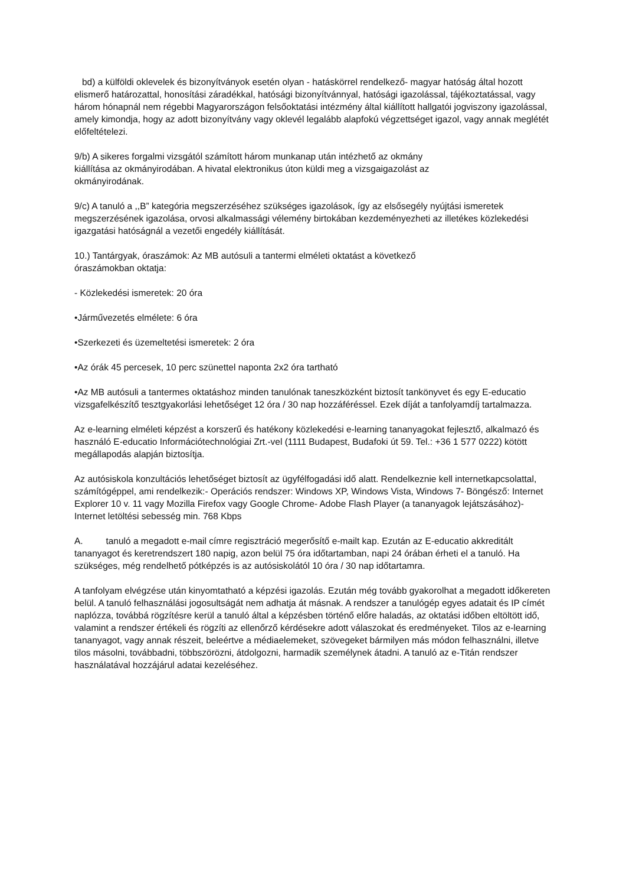bd) a külföldi oklevelek és bizonyítványok esetén olyan - hatáskörrel rendelkező- magyar hatóság által hozott elismerő határozattal, honosítási záradékkal, hatósági bizonyítvánnyal, hatósági igazolással, tájékoztatással, vagy három hónapnál nem régebbi Magyarországon felsőoktatási intézmény által kiállított hallgatói jogviszony igazolással, amely kimondja, hogy az adott bizonyítvány vagy oklevél legalább alapfokú végzettséget igazol, vagy annak meglétét előfeltételezi.
9/b) A sikeres forgalmi vizsgától számított három munkanap után intézhető az okmány
kiállítása az okmányirodában. A hivatal elektronikus úton küldi meg a vizsgaigazolást az
okmányirodának.
9/c) A tanuló a ,,B” kategória megszerzéséhez szükséges igazolások, így az elsősegély nyújtási ismeretek megszerzésének igazolása, orvosi alkalmassági vélemény birtokában kezdeményezheti az illetékes közlekedési igazgatási hatóságnál a vezetői engedély kiállítását.
10.) Tantárgyak, óraszámok: Az MB autósuli a tantermi elméleti oktatást a következő
óraszámokban oktatja:
- Közlekedési ismeretek: 20 óra
•Járművezetés elmélete: 6 óra
•Szerkezeti és üzemeltetési ismeretek: 2 óra
•Az órák 45 percesek, 10 perc szünettel naponta 2x2 óra tartható
•Az MB autósuli a tantermes oktatáshoz minden tanulónak taneszközként biztosít tankönyvet és egy E-educatio vizsgafelkészítő tesztgyakorlási lehetőséget 12 óra / 30 nap hozzáféréssel. Ezek díját a tanfolyamdíj tartalmazza.
Az e-learning elméleti képzést a korszerű és hatékony közlekedési e-learning tananyagokat fejlesztő, alkalmazó és használó E-educatio Információtechnológiai Zrt.-vel (1111 Budapest, Budafoki út 59. Tel.: +36 1 577 0222) kötött megállapodás alapján biztosítja.
Az autósiskola konzultációs lehetőséget biztosít az ügyfélfogadási idő alatt. Rendelkeznie kell internetkapcsolattal, számítógéppel, ami rendelkezik:- Operációs rendszer: Windows XP, Windows Vista, Windows 7- Böngésző: Internet Explorer 10 v. 11 vagy Mozilla Firefox vagy Google Chrome- Adobe Flash Player (a tananyagok lejátszásához)- Internet letöltési sebesség min. 768 Kbps
A. tanuló a megadott e-mail címre regisztráció megerősítő e-mailt kap. Ezután az E-educatio akkreditált tananyagot és keretrendszert 180 napig, azon belül 75 óra időtartamban, napi 24 órában érheti el a tanuló. Ha szükséges, még rendelhető pótképzés is az autósiskolától 10 óra / 30 nap időtartamra.
A tanfolyam elvégzése után kinyomtatható a képzési igazolás. Ezután még tovább gyakorolhat a megadott időkereten belül. A tanuló felhasználási jogosultságát nem adhatja át másnak. A rendszer a tanulógép egyes adatait és IP címét naplózza, továbbá rögzítésre kerül a tanuló által a képzésben történő előre haladás, az oktatási időben eltöltött idő, valamint a rendszer értékeli és rögzíti az ellenőrző kérdésekre adott válaszokat és eredményeket. Tilos az e-learning tananyagot, vagy annak részeit, beleértve a médiaelemeket, szövegeket bármilyen más módon felhasználni, illetve tilos másolni, továbbadni, többszörözni, átdolgozni, harmadik személynek átadni. A tanuló az e-Titán rendszer használatával hozzájárul adatai kezeléséhez.